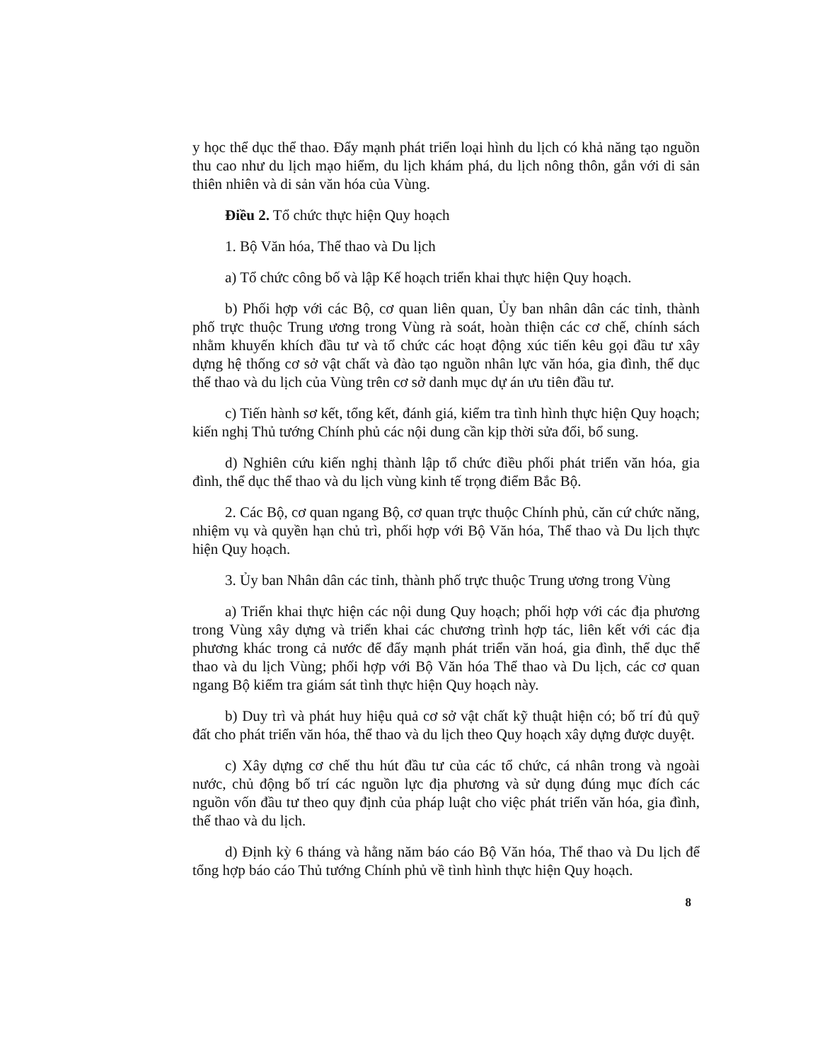y học thể dục thể thao. Đẩy mạnh phát triển loại hình du lịch có khả năng tạo nguồn thu cao như du lịch mạo hiểm, du lịch khám phá, du lịch nông thôn, gắn với di sản thiên nhiên và di sản văn hóa của Vùng.
Điều 2. Tổ chức thực hiện Quy hoạch
1. Bộ Văn hóa, Thể thao và Du lịch
a) Tổ chức công bố và lập Kế hoạch triển khai thực hiện Quy hoạch.
b) Phối hợp với các Bộ, cơ quan liên quan, Ủy ban nhân dân các tỉnh, thành phố trực thuộc Trung ương trong Vùng rà soát, hoàn thiện các cơ chế, chính sách nhằm khuyến khích đầu tư và tổ chức các hoạt động xúc tiến kêu gọi đầu tư xây dựng hệ thống cơ sở vật chất và đào tạo nguồn nhân lực văn hóa, gia đình, thể dục thể thao và du lịch của Vùng trên cơ sở danh mục dự án ưu tiên đầu tư.
c) Tiến hành sơ kết, tổng kết, đánh giá, kiểm tra tình hình thực hiện Quy hoạch; kiến nghị Thủ tướng Chính phủ các nội dung cần kịp thời sửa đổi, bổ sung.
d) Nghiên cứu kiến nghị thành lập tổ chức điều phối phát triển văn hóa, gia đình, thể dục thể thao và du lịch vùng kinh tế trọng điểm Bắc Bộ.
2. Các Bộ, cơ quan ngang Bộ, cơ quan trực thuộc Chính phủ, căn cứ chức năng, nhiệm vụ và quyền hạn chủ trì, phối hợp với Bộ Văn hóa, Thể thao và Du lịch thực hiện Quy hoạch.
3. Ủy ban Nhân dân các tỉnh, thành phố trực thuộc Trung ương trong Vùng
a) Triển khai thực hiện các nội dung Quy hoạch; phối hợp với các địa phương trong Vùng xây dựng và triển khai các chương trình hợp tác, liên kết với các địa phương khác trong cả nước để đẩy mạnh phát triển văn hoá, gia đình, thể dục thể thao và du lịch Vùng; phối hợp với Bộ Văn hóa Thể thao và Du lịch, các cơ quan ngang Bộ kiểm tra giám sát tình thực hiện Quy hoạch này.
b) Duy trì và phát huy hiệu quả cơ sở vật chất kỹ thuật hiện có; bố trí đủ quỹ đất cho phát triển văn hóa, thể thao và du lịch theo Quy hoạch xây dựng được duyệt.
c) Xây dựng cơ chế thu hút đầu tư của các tổ chức, cá nhân trong và ngoài nước, chủ động bố trí các nguồn lực địa phương và sử dụng đúng mục đích các nguồn vốn đầu tư theo quy định của pháp luật cho việc phát triển văn hóa, gia đình, thể thao và du lịch.
d) Định kỳ 6 tháng và hằng năm báo cáo Bộ Văn hóa, Thể thao và Du lịch để tổng hợp báo cáo Thủ tướng Chính phủ về tình hình thực hiện Quy hoạch.
8